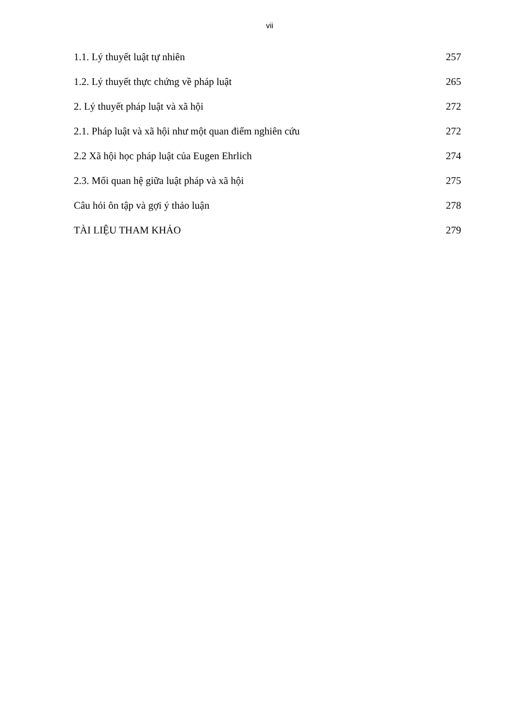vii
1.1. Lý thuyết luật tự nhiên 257
1.2. Lý thuyết thực chứng về pháp luật 265
2. Lý thuyết pháp luật và xã hội 272
2.1. Pháp luật và xã hội như một quan điểm nghiên cứu 272
2.2 Xã hội học pháp luật của Eugen Ehrlich 274
2.3. Mối quan hệ giữa luật pháp và xã hội 275
Câu hỏi ôn tập và gợi ý thảo luận 278
TÀI LIỆU THAM KHẢO 279